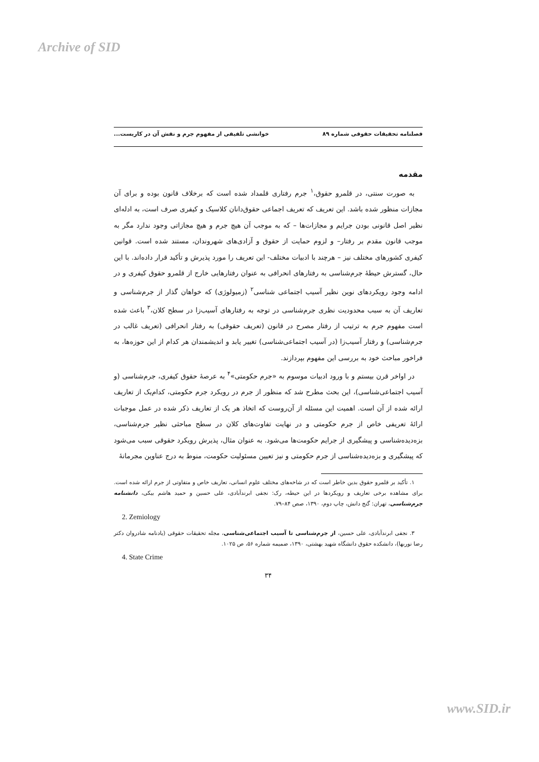Archive of SID
فصلنامه تحقیقات حقوقی شماره ۸۹ خوانشی تلفیقی از مفهوم جرم و نقش آن در کاربست...
مقدمه
به صورت سنتی، در قلمرو حقوق،<sup>۱</sup> جرم رفتاری قلمداد شده است که برخلاف قانون بوده و برای آن مجازات منظور شده باشد. این تعریف که تعریف اجماعی حقوق‌دانان کلاسیک و کیفری صرف است، به ادله‌ای نظیر اصل قانونی بودن جرایم و مجازات‌ها – که به موجب آن هیچ جرم و هیچ مجازاتی وجود ندارد مگر به موجب قانون مقدم بر رفتار– و لزوم حمایت از حقوق و آزادی‌های شهروندان، مستند شده است. قوانین کیفری کشورهای مختلف نیز – هرچند با ادبیات مختلف- این تعریف را مورد پذیرش و تأکید قرار داده‌اند. با این حال، گسترش حیطهٔ جرم‌شناسی به رفتارهای انحرافی به عنوان رفتارهایی خارج از قلمرو حقوق کیفری و در ادامه وجود رویکردهای نوین نظیر آسیب اجتماعی شناسی<sup>۲</sup> (زمیولوژی) که خواهان گذار از جرم‌شناسی و تعاریف آن به سبب محدودیت نظری جرم‌شناسی در توجه به رفتارهای آسیب‌زا در سطح کلان،<sup>۳</sup> باعث شده است مفهوم جرم به ترتیب از رفتار مصرح در قانون (تعریف حقوقی) به رفتار انحرافی (تعریف غالب در جرم‌شناسی) و رفتار آسیب‌زا (در آسیب اجتماعی‌شناسی) تغییر یابد و اندیشمندان هر کدام از این حوزه‌ها، به فراخور مباحث خود به بررسی این مفهوم بپردازند.
در اواخر قرن بیستم و با ورود ادبیات موسوم به «جرم حکومتی»<sup>۴</sup> به عرصهٔ حقوق کیفری، جرم‌شناسی (و آسیب اجتماعی‌شناسی)، این بحث مطرح شد که منظور از جرم در رویکرد جرم حکومتی، کدام‌یک از تعاریف ارائه شده از آن است. اهمیت این مسئله از آن‌روست که اتخاذ هر یک از تعاریف ذکر شده در عمل موجبات ارائهٔ تعریفی خاص از جرم حکومتی و در نهایت تفاوت‌های کلان در سطح مباحثی نظیر جرم‌شناسی، بزه‌دیده‌شناسی و پیشگیری از جرایم حکومت‌ها می‌شود. به عنوان مثال، پذیرش رویکرد حقوقی سبب می‌شود که پیشگیری و بزه‌دیده‌شناسی از جرم حکومتی و نیز تعیین مسئولیت حکومت، منوط به درج عناوین مجرمانهٔ
۱. تأکید بر قلمرو حقوق بدین خاطر است که در شاخه‌های مختلف علوم انسانی، تعاریف خاص و متفاوتی از جرم ارائه شده است. برای مشاهده برخی تعاریف و رویکردها در این حیطه، رک: نجفی ابرندآبادی، علی حسین و حمید هاشم بیکی، دانشنامه جرم‌شناسی، تهران: گنج دانش، چاپ دوم، ۱۳۹۰، صص ۸۴–۷۹.
2. Zemiology
۳. نجفی ابرندآبادی، علی حسین، از جرم‌شناسی تا آسیب اجتماعی‌شناسی، مجله تحقیقات حقوقی (یادنامه شادروان دکتر رضا نوربها)، دانشکده حقوق دانشگاه شهید بهشتی، ۱۳۹۰، ضمیمه شماره ۵۶، ص ۱۰۲۵.
4. State Crime
۳۴
www.SID.ir